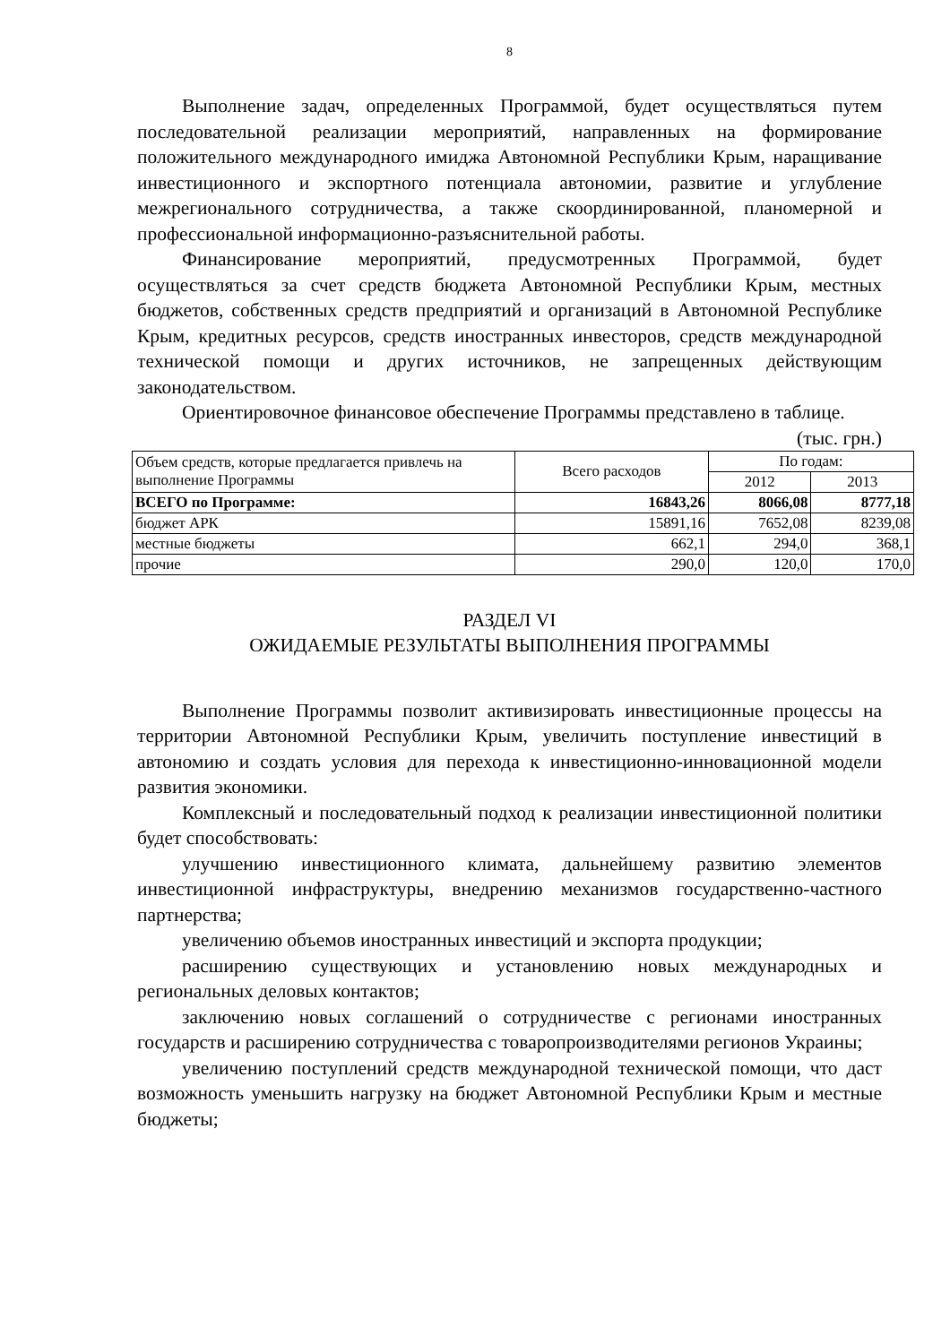8
Выполнение задач, определенных Программой, будет осуществляться путем последовательной реализации мероприятий, направленных на формирование положительного международного имиджа Автономной Республики Крым, наращивание инвестиционного и экспортного потенциала автономии, развитие и углубление межрегионального сотрудничества, а также скоординированной, планомерной и профессиональной информационно-разъяснительной работы.
Финансирование мероприятий, предусмотренных Программой, будет осуществляться за счет средств бюджета Автономной Республики Крым, местных бюджетов, собственных средств предприятий и организаций в Автономной Республике Крым, кредитных ресурсов, средств иностранных инвесторов, средств международной технической помощи и других источников, не запрещенных действующим законодательством.
Ориентировочное финансовое обеспечение Программы представлено в таблице.
(тыс. грн.)
| Объем средств, которые предлагается привлечь на выполнение Программы | Всего расходов | По годам: | |
| --- | --- | --- | --- |
| | | 2012 | 2013 |
| ВСЕГО по Программе: | 16843,26 | 8066,08 | 8777,18 |
| бюджет АРК | 15891,16 | 7652,08 | 8239,08 |
| местные бюджеты | 662,1 | 294,0 | 368,1 |
| прочие | 290,0 | 120,0 | 170,0 |
РАЗДЕЛ VI
ОЖИДАЕМЫЕ РЕЗУЛЬТАТЫ ВЫПОЛНЕНИЯ ПРОГРАММЫ
Выполнение Программы позволит активизировать инвестиционные процессы на территории Автономной Республики Крым, увеличить поступление инвестиций в автономию и создать условия для перехода к инвестиционно-инновационной модели развития экономики.
Комплексный и последовательный подход к реализации инвестиционной политики будет способствовать:
улучшению инвестиционного климата, дальнейшему развитию элементов инвестиционной инфраструктуры, внедрению механизмов государственно-частного партнерства;
увеличению объемов иностранных инвестиций и экспорта продукции;
расширению существующих и установлению новых международных и региональных деловых контактов;
заключению новых соглашений о сотрудничестве с регионами иностранных государств и расширению сотрудничества с товаропроизводителями регионов Украины;
увеличению поступлений средств международной технической помощи, что даст возможность уменьшить нагрузку на бюджет Автономной Республики Крым и местные бюджеты;